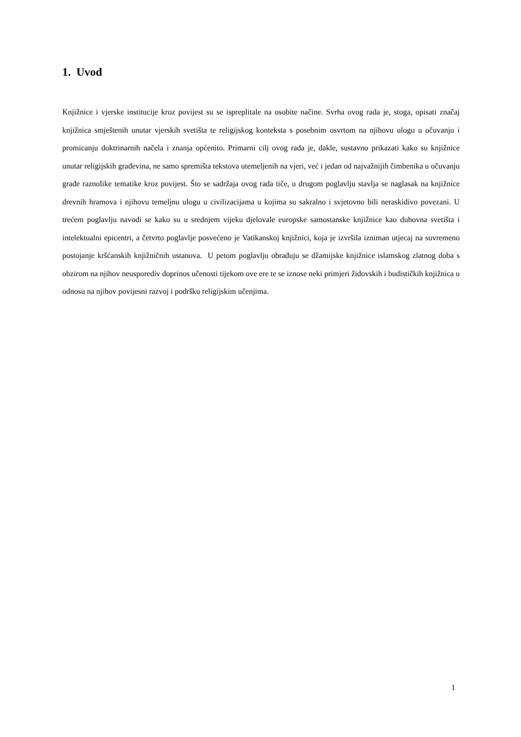1. Uvod
Knjižnice i vjerske institucije kroz povijest su se ispreplitale na osobite načine. Svrha ovog rada je, stoga, opisati značaj knjižnica smještenih unutar vjerskih svetišta te religijskog konteksta s posebnim osvrtom na njihovu ulogu u očuvanju i promicanju doktrinarnih načela i znanja općenito. Primarni cilj ovog rada je, dakle, sustavno prikazati kako su knjižnice unutar religijskih građevina, ne samo spremišta tekstova utemeljenih na vjeri, već i jedan od najvažnijih čimbenika u očuvanju građe raznolike tematike kroz povijest. Što se sadržaja ovog rada tiče, u drugom poglavlju stavlja se naglasak na knjižnice drevnih hramova i njihovu temeljnu ulogu u civilizacijama u kojima su sakralno i svjetovno bili neraskidivo povezani. U trećem poglavlju navodi se kako su u srednjem vijeku djelovale europske samostanske knjižnice kao duhovna svetišta i intelektualni epicentri, a četvrto poglavlje posvećeno je Vatikanskoj knjižnici, koja je izvršila izniman utjecaj na suvremeno postojanje kršćanskih knjižničnih ustanova. U petom poglavlju obrađuju se džamijske knjižnice islamskog zlatnog doba s obzirom na njihov neusporediv doprinos učenosti tijekom ove ere te se iznose neki primjeri židovskih i budističkih knjižnica u odnosu na njihov povijesni razvoj i podršku religijskim učenjima.
1